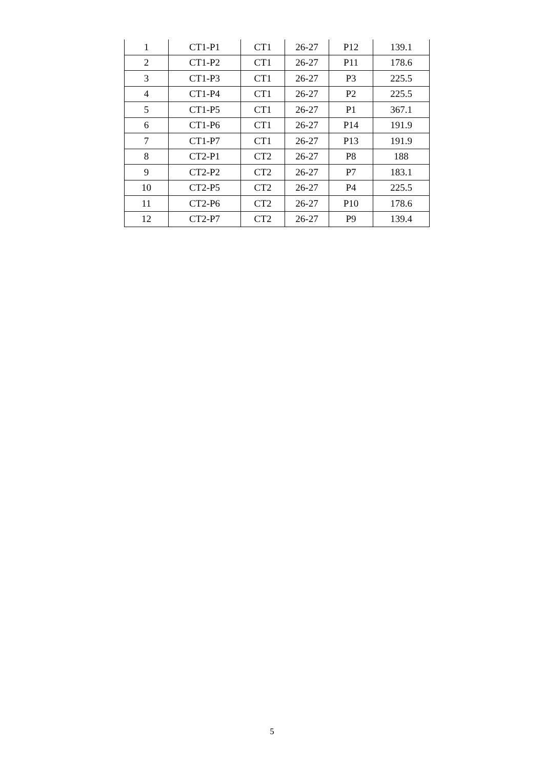| 1 | CT1-P1 | CT1 | 26-27 | P12 | 139.1 |
| 2 | CT1-P2 | CT1 | 26-27 | P11 | 178.6 |
| 3 | CT1-P3 | CT1 | 26-27 | P3 | 225.5 |
| 4 | CT1-P4 | CT1 | 26-27 | P2 | 225.5 |
| 5 | CT1-P5 | CT1 | 26-27 | P1 | 367.1 |
| 6 | CT1-P6 | CT1 | 26-27 | P14 | 191.9 |
| 7 | CT1-P7 | CT1 | 26-27 | P13 | 191.9 |
| 8 | CT2-P1 | CT2 | 26-27 | P8 | 188 |
| 9 | CT2-P2 | CT2 | 26-27 | P7 | 183.1 |
| 10 | CT2-P5 | CT2 | 26-27 | P4 | 225.5 |
| 11 | CT2-P6 | CT2 | 26-27 | P10 | 178.6 |
| 12 | CT2-P7 | CT2 | 26-27 | P9 | 139.4 |
5